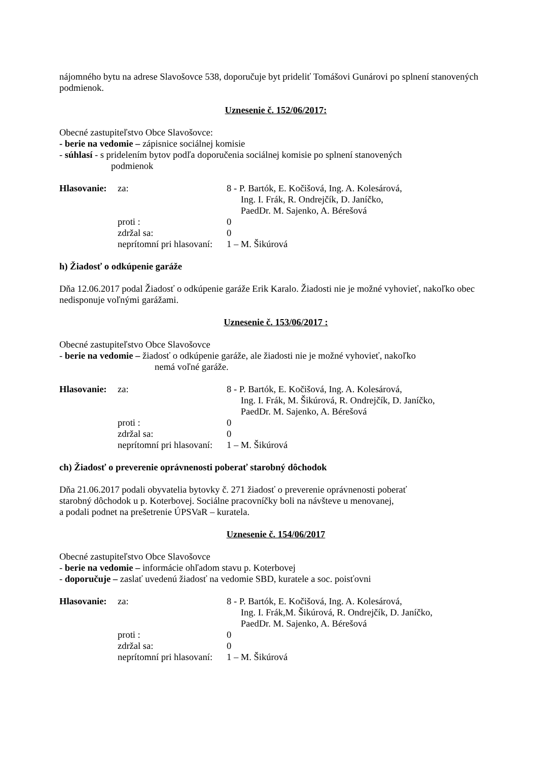nájomného bytu na adrese Slavošovce 538, doporučuje byt prideliť Tomášovi Gunárovi po splnení stanovených podmienok.
Uznesenie č. 152/06/2017:
Obecné zastupiteľstvo Obce Slavošovce:
- berie na vedomie – zápisnice sociálnej komisie
- súhlasí - s pridelením bytov podľa doporučenia sociálnej komisie po splnení stanovených
podmienok
| Hlasovanie: | za: | 8 - P. Bartók, E. Kočišová, Ing. A. Kolesárová, Ing. I. Frák, R. Ondrejčík, D. Janíčko, PaedDr. M. Sajenko, A. Bérešová |
| | proti : | 0 |
| | zdržal sa: | 0 |
| | neprítomní pri hlasovaní: | 1 – M. Šikúrová |
h) Žiadosť o odkúpenie garáže
Dňa 12.06.2017 podal Žiadosť o odkúpenie garáže Erik Karalo. Žiadosti nie je možné vyhovieť, nakoľko obec nedisponuje voľnými garážami.
Uznesenie č. 153/06/2017 :
Obecné zastupiteľstvo Obce Slavošovce
- berie na vedomie – žiadosť o odkúpenie garáže, ale žiadosti nie je možné vyhovieť, nakoľko
nemá voľné garáže.
| Hlasovanie: | za: | 8 - P. Bartók, E. Kočišová, Ing. A. Kolesárová, Ing. I. Frák, M. Šikúrová, R. Ondrejčík, D. Janíčko, PaedDr. M. Sajenko, A. Bérešová |
| | proti : | 0 |
| | zdržal sa: | 0 |
| | neprítomní pri hlasovaní: | 1 – M. Šikúrová |
ch) Žiadosť o preverenie oprávnenosti poberať starobný dôchodok
Dňa 21.06.2017 podali obyvatelia bytovky č. 271 žiadosť o preverenie oprávnenosti poberať
starobný dôchodok u p. Koterbovej. Sociálne pracovníčky boli na návšteve u menovanej,
a podali podnet na prešetrenie ÚPSVaR – kuratela.
Uznesenie č. 154/06/2017
Obecné zastupiteľstvo Obce Slavošovce
- berie na vedomie – informácie ohľadom stavu p. Koterbovej
- doporučuje – zaslať uvedenú žiadosť na vedomie SBD, kuratele a soc. poisťovni
| Hlasovanie: | za: | 8 - P. Bartók, E. Kočišová, Ing. A. Kolesárová, Ing. I. Frák,M. Šikúrová, R. Ondrejčík, D. Janíčko, PaedDr. M. Sajenko, A. Bérešová |
| | proti : | 0 |
| | zdržal sa: | 0 |
| | neprítomní pri hlasovaní: | 1 – M. Šikúrová |